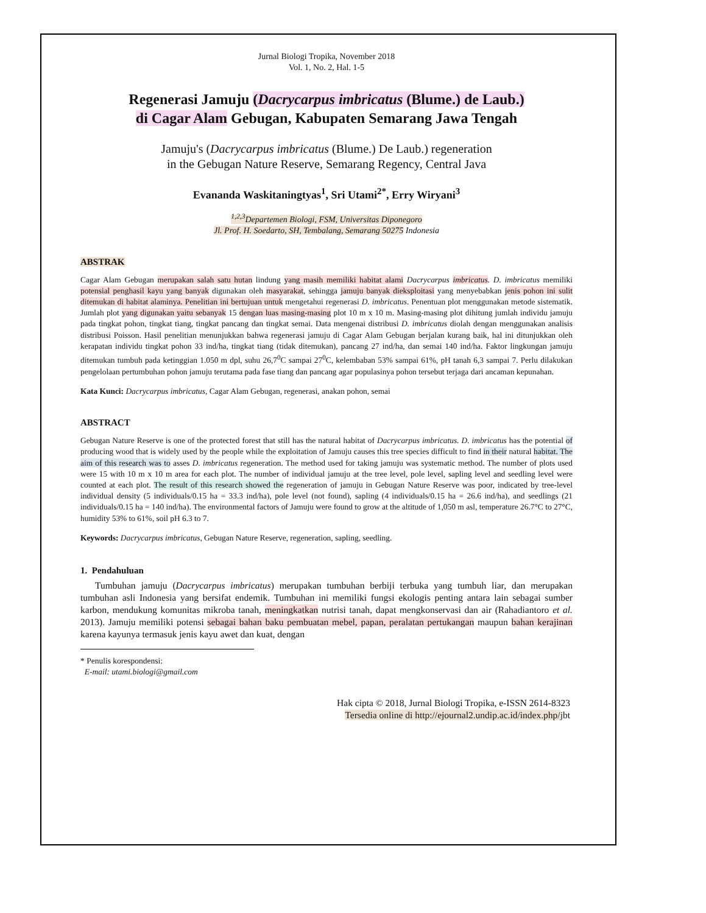Jurnal Biologi Tropika, November 2018
Vol. 1, No. 2, Hal. 1-5
Regenerasi Jamuju (Dacrycarpus imbricatus (Blume.) de Laub.)
di Cagar Alam Gebugan, Kabupaten Semarang Jawa Tengah
Jamuju's (Dacrycarpus imbricatus (Blume.) De Laub.) regeneration
in the Gebugan Nature Reserve, Semarang Regency, Central Java
Evananda Waskitaningtyas<sup>1</sup>, Sri Utami<sup>2*</sup>, Erry Wiryani<sup>3</sup>
<sup>1,2,3</sup>Departemen Biologi, FSM, Universitas Diponegoro
Jl. Prof. H. Soedarto, SH, Tembalang, Semarang 50275 Indonesia
ABSTRAK
Cagar Alam Gebugan merupakan salah satu hutan lindung yang masih memiliki habitat alami Dacrycarpus imbricatus. D. imbricatus memiliki potensial penghasil kayu yang banyak digunakan oleh masyarakat, sehingga jamuju banyak dieksploitasi yang menyebabkan jenis pohon ini sulit ditemukan di habitat alaminya. Penelitian ini bertujuan untuk mengetahui regenerasi D. imbricatus. Penentuan plot menggunakan metode sistematik. Jumlah plot yang digunakan yaitu sebanyak 15 dengan luas masing-masing plot 10 m x 10 m. Masing-masing plot dihitung jumlah individu jamuju pada tingkat pohon, tingkat tiang, tingkat pancang dan tingkat semai. Data mengenai distribusi D. imbricatus diolah dengan menggunakan analisis distribusi Poisson. Hasil penelitian menunjukkan bahwa regenerasi jamuju di Cagar Alam Gebugan berjalan kurang baik, hal ini ditunjukkan oleh kerapatan individu tingkat pohon 33 ind/ha, tingkat tiang (tidak ditemukan), pancang 27 ind/ha, dan semai 140 ind/ha. Faktor lingkungan jamuju ditemukan tumbuh pada ketinggian 1.050 m dpl, suhu 26,7<sup>0</sup>C sampai 27<sup>0</sup>C, kelembaban 53% sampai 61%, pH tanah 6,3 sampai 7. Perlu dilakukan pengelolaan pertumbuhan pohon jamuju terutama pada fase tiang dan pancang agar populasinya pohon tersebut terjaga dari ancaman kepunahan.
Kata Kunci: Dacrycarpus imbricatus, Cagar Alam Gebugan, regenerasi, anakan pohon, semai
ABSTRACT
Gebugan Nature Reserve is one of the protected forest that still has the natural habitat of Dacrycarpus imbricatus. D. imbricatus has the potential of producing wood that is widely used by the people while the exploitation of Jamuju causes this tree species difficult to find in their natural habitat. The aim of this research was to asses D. imbricatus regeneration. The method used for taking jamuju was systematic method. The number of plots used were 15 with 10 m x 10 m area for each plot. The number of individual jamuju at the tree level, pole level, sapling level and seedling level were counted at each plot. The result of this research showed the regeneration of jamuju in Gebugan Nature Reserve was poor, indicated by tree-level individual density (5 individuals/0.15 ha = 33.3 ind/ha), pole level (not found), sapling (4 individuals/0.15 ha = 26.6 ind/ha), and seedlings (21 individuals/0.15 ha = 140 ind/ha). The environmental factors of Jamuju were found to grow at the altitude of 1,050 m asl, temperature 26.7°C to 27°C, humidity 53% to 61%, soil pH 6.3 to 7.
Keywords: Dacrycarpus imbricatus, Gebugan Nature Reserve, regeneration, sapling, seedling.
1. Pendahuluan
Tumbuhan jamuju (Dacrycarpus imbricatus) merupakan tumbuhan berbiji terbuka yang tumbuh liar, dan merupakan tumbuhan asli Indonesia yang bersifat endemik. Tumbuhan ini memiliki fungsi ekologis penting antara lain sebagai sumber karbon, mendukung komunitas mikroba tanah, meningkatkan nutrisi tanah, dapat mengkonservasi dan air (Rahadiantoro et al. 2013). Jamuju memiliki potensi sebagai bahan baku pembuatan mebel, papan, peralatan pertukangan maupun bahan kerajinan karena kayunya termasuk jenis kayu awet dan kuat, dengan
* Penulis korespondensi:
E-mail: utami.biologi@gmail.com
Hak cipta © 2018, Jurnal Biologi Tropika, e-ISSN 2614-8323
Tersedia online di http://ejournal2.undip.ac.id/index.php/jbt